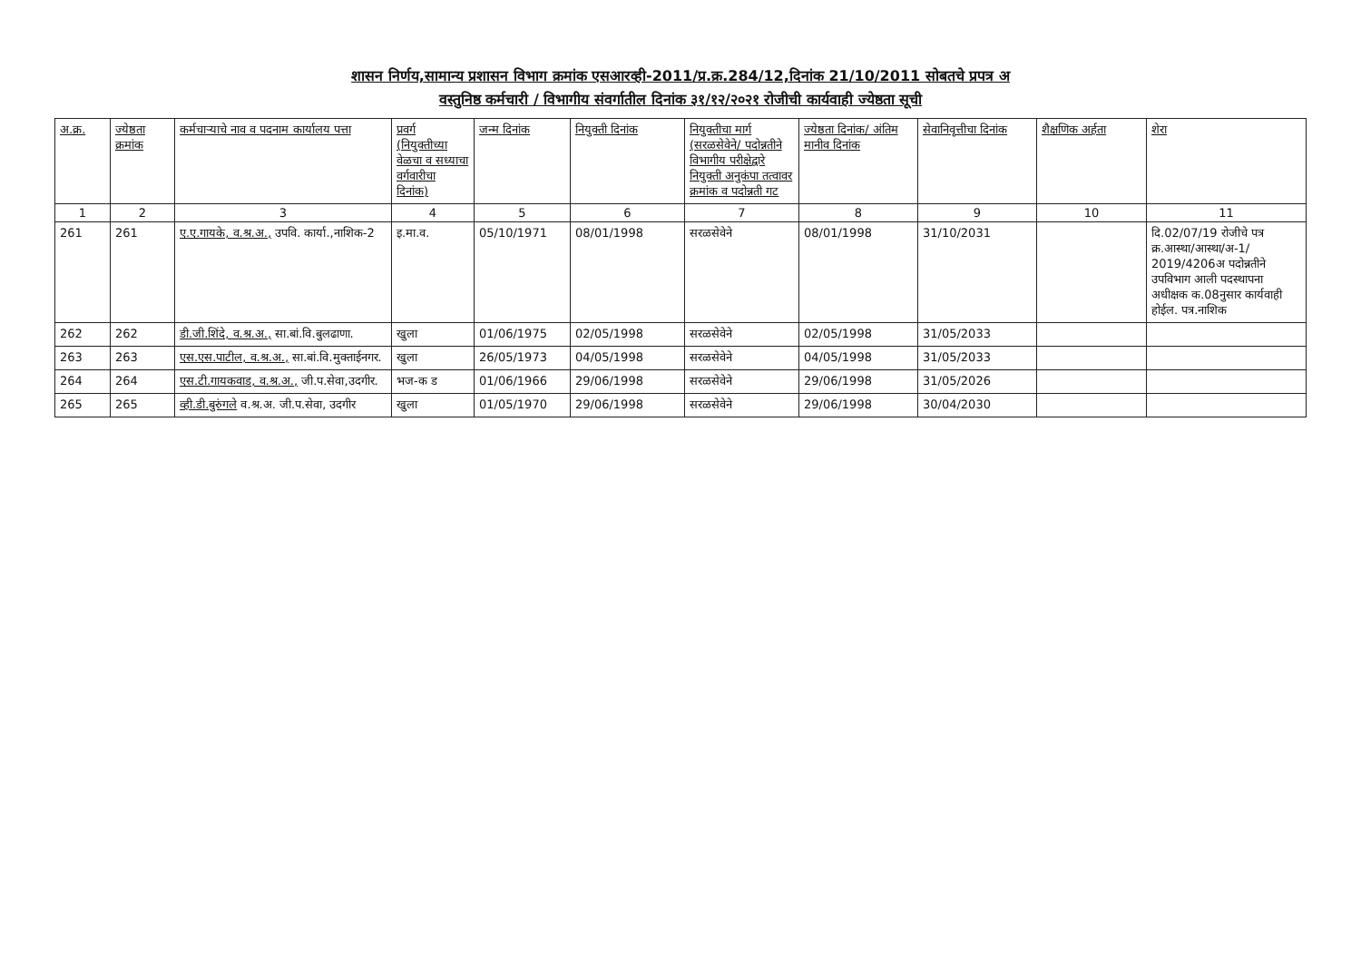शासन निर्णय,सामान्य प्रशासन विभाग क्रमांक एसआरव्ही-2011/प्र.क्र.284/12,दिनांक 21/10/2011 सोबतचे प्रपत्र अ
वस्तुनिष्ठ कर्मचारी / विभागीय संवर्गातील दिनांक ३१/१२/२०२१ रोजीची कार्यवाही ज्येष्ठता सूची
| अ.क्र. | ज्येष्ठता क्रमांक | कर्मचाऱ्याचे नाव व पदनाम कार्यालय पत्ता | प्रवर्ग (नियुक्तीच्या वेळचा व सध्याचा वर्गवारीचा दिनांक) | जन्म दिनांक | नियुक्ती दिनांक | नियुक्तीचा मार्ग (सरळसेवेने/ पदोन्नतीने विभागीय परीक्षेद्वारे नियुक्ती अनुकंपा तत्वावर क्रमांक व पदोन्नती गट | ज्येष्ठता दिनांक/ अंतिम मानीव दिनांक | सेवानिवृत्तीचा दिनांक | शैक्षणिक अर्हता | शेरा |
| --- | --- | --- | --- | --- | --- | --- | --- | --- | --- | --- |
| 1 | 2 | 3 | 4 | 5 | 6 | 7 | 8 | 9 | 10 | 11 |
| 261 | 261 | ए.ए.गायके, व.श्र.अ., उपवि. कार्या.,नाशिक-2 | इ.मा.व. | 05/10/1971 | 08/01/1998 | सरळसेवेने | 08/01/1998 | 31/10/2031 | | दि.02/07/19 रोजीचे पत्र क्र.आस्था/आस्था/अ-1/ 2019/4206अ पदोन्नतीने उपविभाग आली पदस्थापना अधीक्षक क.08नुसार कार्यवाही होईल. पत्र.नाशिक |
| 262 | 262 | डी.जी.शिंदे, व.श्र.अ., सा.बां.वि.बुलढाणा. | खुला | 01/06/1975 | 02/05/1998 | सरळसेवेने | 02/05/1998 | 31/05/2033 | | |
| 263 | 263 | एस.एस.पाटील, व.श्र.अ., सा.बां.वि.मुक्ताईनगर. | खुला | 26/05/1973 | 04/05/1998 | सरळसेवेने | 04/05/1998 | 31/05/2033 | | |
| 264 | 264 | एस.टी.गायकवाड, व.श्र.अ., जी.प.सेवा,उदगीर. | भज-क ड | 01/06/1966 | 29/06/1998 | सरळसेवेने | 29/06/1998 | 31/05/2026 | | |
| 265 | 265 | व्ही.डी.बुरुंगले व.श्र.अ. जी.प.सेवा, उदगीर | खुला | 01/05/1970 | 29/06/1998 | सरळसेवेने | 29/06/1998 | 30/04/2030 | | |